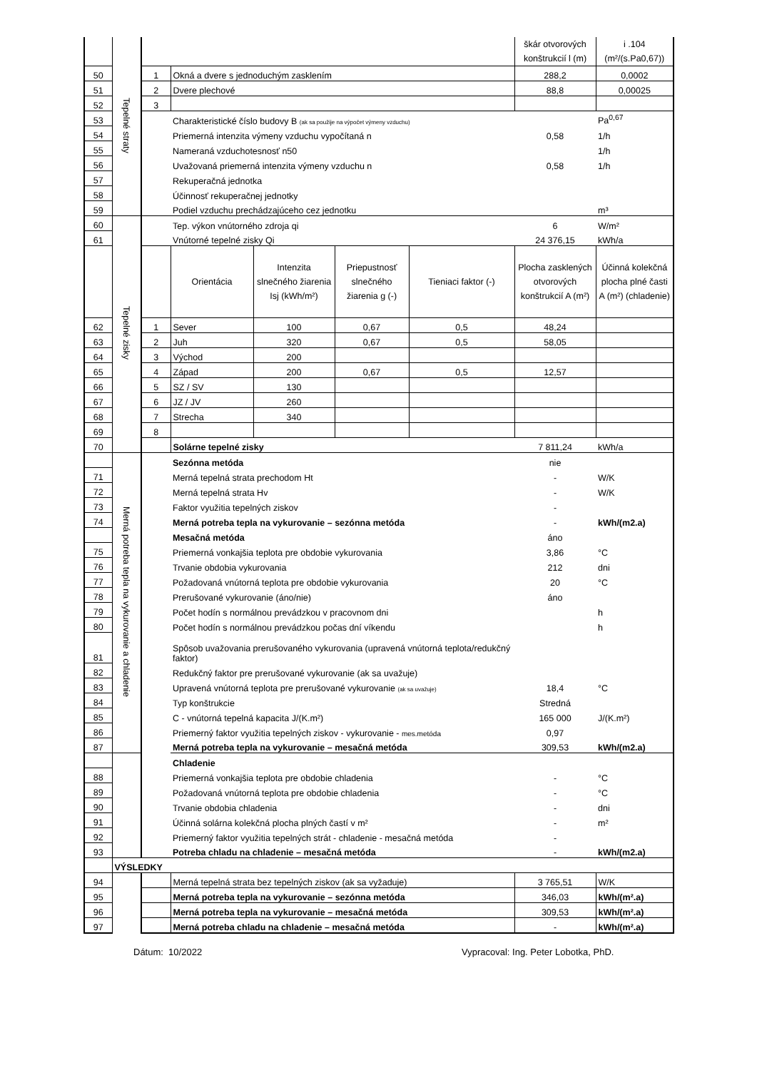| | Tepelné straty | | | | | | škár otvorových konštrukcií l (m) | i .104 (m²/(s.Pa0,67)) |
| 50 | | 1 | Okná a dvere s jednoduchým zasklením | | | | 288,2 | 0,0002 |
| 51 | | 2 | Dvere plechové | | | | 88,8 | 0,00025 |
| 52 | | 3 | | | | | | |
| 53 | | | Charakteristické číslo budovy B (ak sa použije na výpočet výmeny vzduchu) | | | | | Pa<sup>0,67</sup> |
| 54 | | | Priemerná intenzita výmeny vzduchu vypočítaná n | | | | 0,58 | 1/h |
| 55 | | | Nameraná vzduchotesnosť n50 | | | | | 1/h |
| 56 | | | Uvažovaná priemerná intenzita výmeny vzduchu n | | | | 0,58 | 1/h |
| 57 | | | Rekuperačná jednotka | | | | | |
| 58 | | | Účinnosť rekuperačnej jednotky | | | | | |
| 59 | | | Podiel vzduchu prechádzajúceho cez jednotku | | | | | m³ |
| 60 | Tepelné zisky | | Tep. výkon vnútorného zdroja qi | | | | 6 | W/m² |
| 61 | | | Vnútorné tepelné zisky Qi | | | | 24 376,15 | kWh/a |
| | | | Orientácia | Intenzita slnečného žiarenia Isj (kWh/m²) | Priepustnosť slnečného žiarenia g (-) | Tieniaci faktor (-) | Plocha zasklených otvorových konštrukcií A (m²) | Účinná kolekčná plocha plné časti A (m²) (chladenie) |
| 62 | | 1 | Sever | 100 | 0,67 | 0,5 | 48,24 | |
| 63 | | 2 | Juh | 320 | 0,67 | 0,5 | 58,05 | |
| 64 | | 3 | Východ | 200 | | | | |
| 65 | | 4 | Západ | 200 | 0,67 | 0,5 | 12,57 | |
| 66 | | 5 | SZ / SV | 130 | | | | |
| 67 | | 6 | JZ / JV | 260 | | | | |
| 68 | | 7 | Strecha | 340 | | | | |
| 69 | | 8 | | | | | | |
| 70 | | | Solárne tepelné zisky | | | | 7 811,24 | kWh/a |
| | Merná potreba tepla na vykurovanie a chladenie | | Sezónna metóda | | | | nie | |
| 71 | | | Merná tepelná strata prechodom Ht | | | | - | W/K |
| 72 | | | Merná tepelná strata Hv | | | | - | W/K |
| 73 | | | Faktor využitia tepelných ziskov | | | | - | |
| 74 | | | Merná potreba tepla na vykurovanie – sezónna metóda | | | | - | kWh/(m2.a) |
| | | | Mesačná metóda | | | | áno | |
| 75 | | | Priemerná vonkajšia teplota pre obdobie vykurovania | | | | 3,86 | °C |
| 76 | | | Trvanie obdobia vykurovania | | | | 212 | dni |
| 77 | | | Požadovaná vnútorná teplota pre obdobie vykurovania | | | | 20 | °C |
| 78 | | | Prerušované vykurovanie (áno/nie) | | | | áno | |
| 79 | | | Počet hodín s normálnou prevádzkou v pracovnom dni | | | | | h |
| 80 | | | Počet hodín s normálnou prevádzkou počas dní víkendu | | | | | h |
| 81 | | | Spôsob uvažovania prerušovaného vykurovania (upravená vnútorná teplota/redukčný faktor) | | | | | |
| 82 | | | Redukčný faktor pre prerušované vykurovanie (ak sa uvažuje) | | | | | |
| 83 | | | Upravená vnútorná teplota pre prerušované vykurovanie (ak sa uvažuje) | | | | 18,4 | °C |
| 84 | | | Typ konštrukcie | | | | Stredná | |
| 85 | | | C - vnútorná tepelná kapacita J/(K.m²) | | | | 165 000 | J/(K.m²) |
| 86 | | | Priemerný faktor využitia tepelných ziskov - vykurovanie - mes.metóda | | | | 0,97 | |
| 87 | | | Merná potreba tepla na vykurovanie – mesačná metóda | | | | 309,53 | kWh/(m2.a) |
| | | | Chladenie | | | | | |
| 88 | | | Priemerná vonkajšia teplota pre obdobie chladenia | | | | - | °C |
| 89 | | | Požadovaná vnútorná teplota pre obdobie chladenia | | | | - | °C |
| 90 | | | Trvanie obdobia chladenia | | | | - | dni |
| 91 | | | Účinná solárna kolekčná plocha plných častí v m² | | | | - | m² |
| 92 | | | Priemerný faktor využitia tepelných strát - chladenie - mesačná metóda | | | | - | |
| 93 | | | Potreba chladu na chladenie – mesačná metóda | | | | - | kWh/(m2.a) |
| | VÝSLEDKY | | | | | | | |
| 94 | | | Merná tepelná strata bez tepelných ziskov (ak sa vyžaduje) | | | | 3 765,51 | W/K |
| 95 | | | Merná potreba tepla na vykurovanie – sezónna metóda | | | | 346,03 | kWh/(m².a) |
| 96 | | | Merná potreba tepla na vykurovanie – mesačná metóda | | | | 309,53 | kWh/(m².a) |
| 97 | | | Merná potreba chladu na chladenie – mesačná metóda | | | | - | kWh/(m².a) |
Dátum: 10/2022 Vypracoval: Ing. Peter Lobotka, PhD.